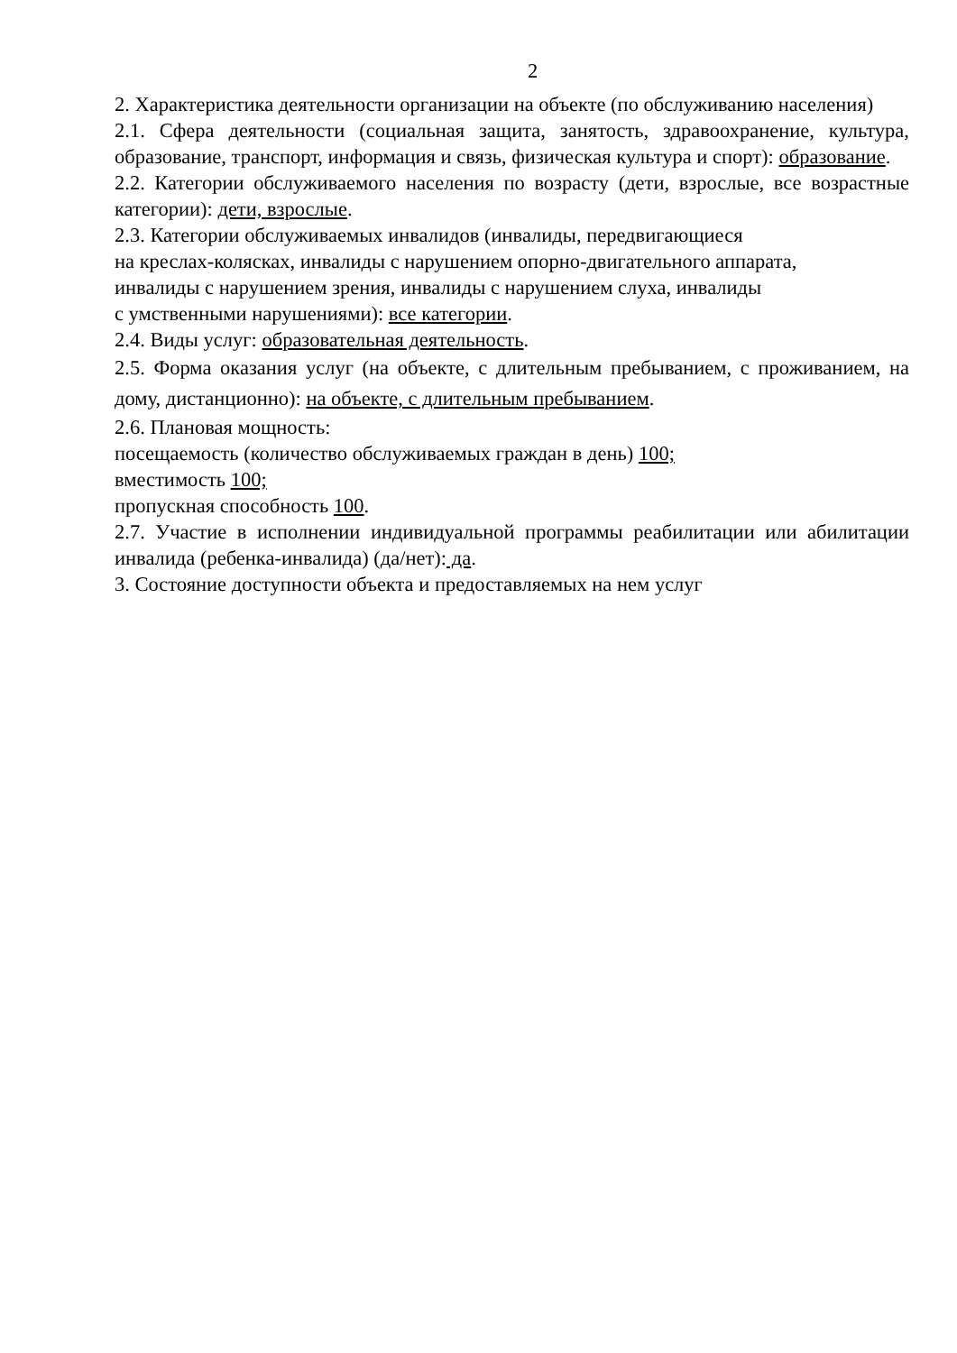2
2. Характеристика деятельности организации на объекте (по обслуживанию населения)
2.1. Сфера деятельности (социальная защита, занятость, здравоохранение, культура, образование, транспорт, информация и связь, физическая культура и спорт): образование.
2.2. Категории обслуживаемого населения по возрасту (дети, взрослые, все возрастные категории): дети, взрослые.
2.3. Категории обслуживаемых инвалидов (инвалиды, передвигающиеся
на креслах-колясках, инвалиды с нарушением опорно-двигательного аппарата,
инвалиды с нарушением зрения, инвалиды с нарушением слуха, инвалиды
с умственными нарушениями): все категории.
2.4. Виды услуг: образовательная деятельность.
2.5. Форма оказания услуг (на объекте, с длительным пребыванием, с проживанием, на дому, дистанционно): на объекте, с длительным пребыванием.
2.6. Плановая мощность:
посещаемость (количество обслуживаемых граждан в день) 100;
вместимость 100;
пропускная способность 100.
2.7. Участие в исполнении индивидуальной программы реабилитации или абилитации инвалида (ребенка-инвалида) (да/нет): да.
3. Состояние доступности объекта и предоставляемых на нем услуг